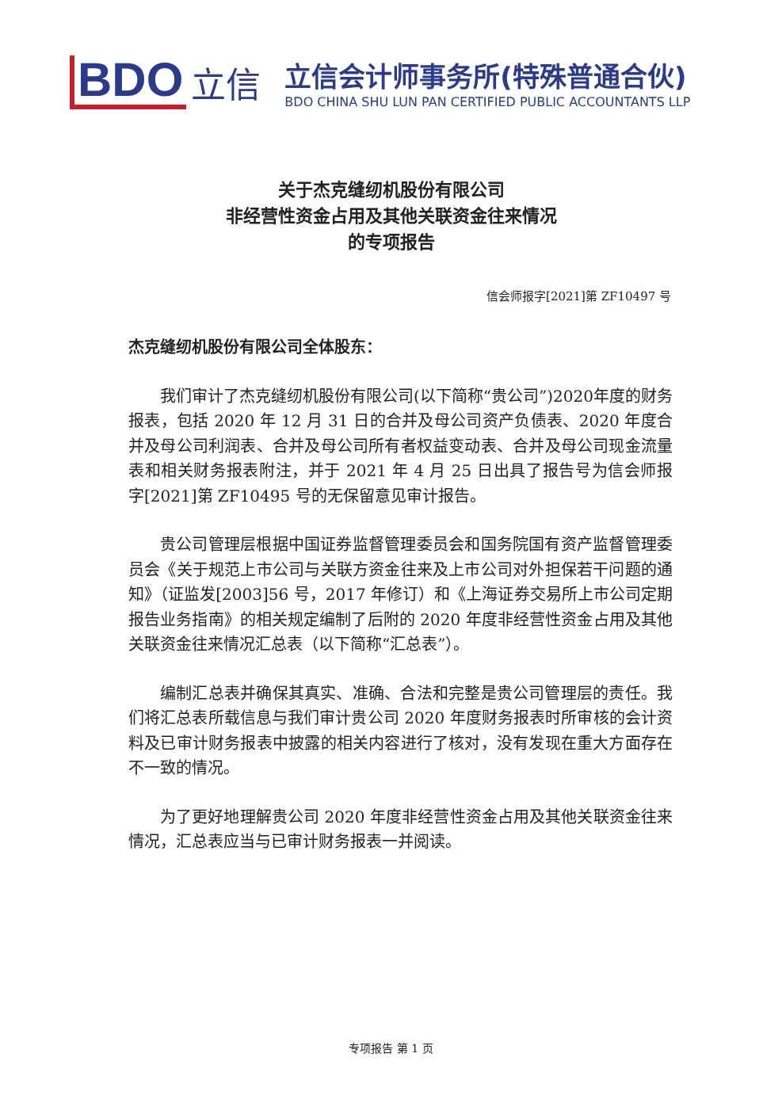BDO
立信
立信会计师事务所(特殊普通合伙)
BDO CHINA SHU LUN PAN CERTIFIED PUBLIC ACCOUNTANTS LLP
关于杰克缝纫机股份有限公司
非经营性资金占用及其他关联资金往来情况
的专项报告
信会师报字[2021]第 ZF10497 号
杰克缝纫机股份有限公司全体股东：
我们审计了杰克缝纫机股份有限公司(以下简称“贵公司”)2020年度的财务报表，包括 2020 年 12 月 31 日的合并及母公司资产负债表、2020 年度合并及母公司利润表、合并及母公司所有者权益变动表、合并及母公司现金流量表和相关财务报表附注，并于 2021 年 4 月 25 日出具了报告号为信会师报字[2021]第 ZF10495 号的无保留意见审计报告。
贵公司管理层根据中国证券监督管理委员会和国务院国有资产监督管理委员会《关于规范上市公司与关联方资金往来及上市公司对外担保若干问题的通知》（证监发[2003]56 号，2017 年修订）和《上海证券交易所上市公司定期报告业务指南》的相关规定编制了后附的 2020 年度非经营性资金占用及其他关联资金往来情况汇总表（以下简称“汇总表”）。
编制汇总表并确保其真实、准确、合法和完整是贵公司管理层的责任。我们将汇总表所载信息与我们审计贵公司 2020 年度财务报表时所审核的会计资料及已审计财务报表中披露的相关内容进行了核对，没有发现在重大方面存在不一致的情况。
为了更好地理解贵公司 2020 年度非经营性资金占用及其他关联资金往来情况，汇总表应当与已审计财务报表一并阅读。
专项报告 第 1 页